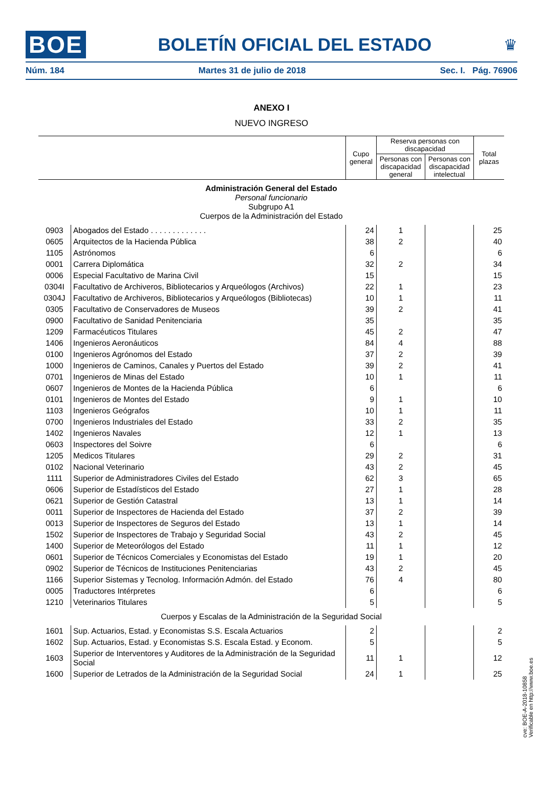BOE BOLETÍN OFICIAL DEL ESTADO ♛
Núm. 184 Martes 31 de julio de 2018 Sec. I. Pág. 76906
ANEXO I
NUEVO INGRESO
| | | Cupo general | Reserva personas con discapacidad | | Total plazas |
| --- | --- | --- | --- | --- | --- |
| | | | Personas con discapacidad general | Personas con discapacidad intelectual | |
| Administración General del Estado Personal funcionario Subgrupo A1 Cuerpos de la Administración del Estado | | | | | |
| 0903 | Abogados del Estado . . . . . . . . . . . . . | 24 | 1 | | 25 |
| 0605 | Arquitectos de la Hacienda Pública | 38 | 2 | | 40 |
| 1105 | Astrónomos | 6 | | | 6 |
| 0001 | Carrera Diplomática | 32 | 2 | | 34 |
| 0006 | Especial Facultativo de Marina Civil | 15 | | | 15 |
| 0304I | Facultativo de Archiveros, Bibliotecarios y Arqueólogos (Archivos) | 22 | 1 | | 23 |
| 0304J | Facultativo de Archiveros, Bibliotecarios y Arqueólogos (Bibliotecas) | 10 | 1 | | 11 |
| 0305 | Facultativo de Conservadores de Museos | 39 | 2 | | 41 |
| 0900 | Facultativo de Sanidad Penitenciaria | 35 | | | 35 |
| 1209 | Farmacéuticos Titulares | 45 | 2 | | 47 |
| 1406 | Ingenieros Aeronáuticos | 84 | 4 | | 88 |
| 0100 | Ingenieros Agrónomos del Estado | 37 | 2 | | 39 |
| 1000 | Ingenieros de Caminos, Canales y Puertos del Estado | 39 | 2 | | 41 |
| 0701 | Ingenieros de Minas del Estado | 10 | 1 | | 11 |
| 0607 | Ingenieros de Montes de la Hacienda Pública | 6 | | | 6 |
| 0101 | Ingenieros de Montes del Estado | 9 | 1 | | 10 |
| 1103 | Ingenieros Geógrafos | 10 | 1 | | 11 |
| 0700 | Ingenieros Industriales del Estado | 33 | 2 | | 35 |
| 1402 | Ingenieros Navales | 12 | 1 | | 13 |
| 0603 | Inspectores del Soivre | 6 | | | 6 |
| 1205 | Medicos Titulares | 29 | 2 | | 31 |
| 0102 | Nacional Veterinario | 43 | 2 | | 45 |
| 1111 | Superior de Administradores Civiles del Estado | 62 | 3 | | 65 |
| 0606 | Superior de Estadísticos del Estado | 27 | 1 | | 28 |
| 0621 | Superior de Gestión Catastral | 13 | 1 | | 14 |
| 0011 | Superior de Inspectores de Hacienda del Estado | 37 | 2 | | 39 |
| 0013 | Superior de Inspectores de Seguros del Estado | 13 | 1 | | 14 |
| 1502 | Superior de Inspectores de Trabajo y Seguridad Social | 43 | 2 | | 45 |
| 1400 | Superior de Meteorólogos del Estado | 11 | 1 | | 12 |
| 0601 | Superior de Técnicos Comerciales y Economistas del Estado | 19 | 1 | | 20 |
| 0902 | Superior de Técnicos de Instituciones Penitenciarias | 43 | 2 | | 45 |
| 1166 | Superior Sistemas y Tecnolog. Información Admón. del Estado | 76 | 4 | | 80 |
| 0005 | Traductores Intérpretes | 6 | | | 6 |
| 1210 | Veterinarios Titulares | 5 | | | 5 |
| Cuerpos y Escalas de la Administración de la Seguridad Social | | | | | |
| 1601 | Sup. Actuarios, Estad. y Economistas S.S. Escala Actuarios | 2 | | | 2 |
| 1602 | Sup. Actuarios, Estad. y Economistas S.S. Escala Estad. y Econom. | 5 | | | 5 |
| 1603 | Superior de Interventores y Auditores de la Administración de la Seguridad Social | 11 | 1 | | 12 |
| 1600 | Superior de Letrados de la Administración de la Seguridad Social | 24 | 1 | | 25 |
cve: BOE-A-2018-10858
Verificable en http://www.boe.es